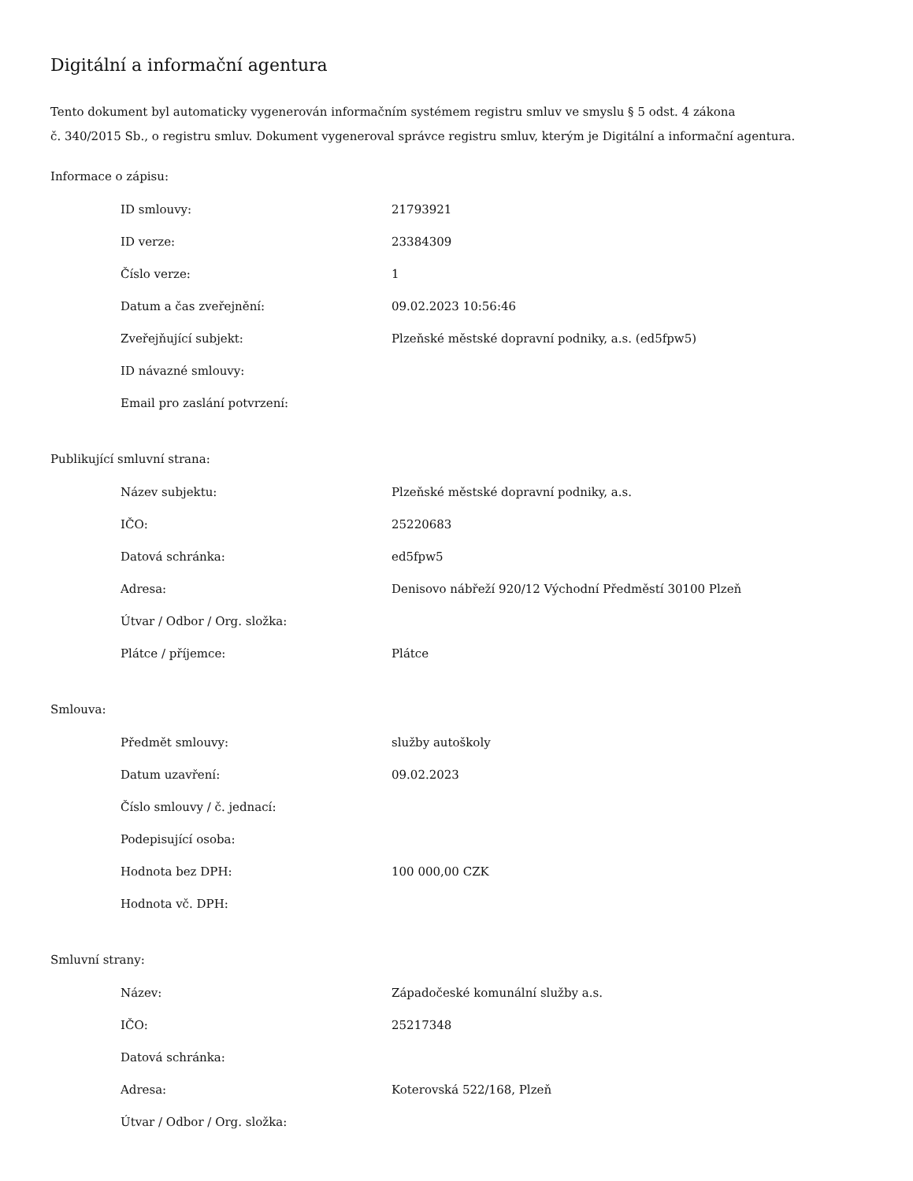Digitální a informační agentura
Tento dokument byl automaticky vygenerován informačním systémem registru smluv ve smyslu § 5 odst. 4 zákona
č. 340/2015 Sb., o registru smluv. Dokument vygeneroval správce registru smluv, kterým je Digitální a informační agentura.
Informace o zápisu:
| ID smlouvy: | 21793921 |
| ID verze: | 23384309 |
| Číslo verze: | 1 |
| Datum a čas zveřejnění: | 09.02.2023 10:56:46 |
| Zveřejňující subjekt: | Plzeňské městské dopravní podniky, a.s. (ed5fpw5) |
| ID návazné smlouvy: | |
| Email pro zaslání potvrzení: | |
Publikující smluvní strana:
| Název subjektu: | Plzeňské městské dopravní podniky, a.s. |
| IČO: | 25220683 |
| Datová schránka: | ed5fpw5 |
| Adresa: | Denisovo nábřeží 920/12 Východní Předměstí 30100 Plzeň |
| Útvar / Odbor / Org. složka: | |
| Plátce / příjemce: | Plátce |
Smlouva:
| Předmět smlouvy: | služby autoškoly |
| Datum uzavření: | 09.02.2023 |
| Číslo smlouvy / č. jednací: | |
| Podepisující osoba: | |
| Hodnota bez DPH: | 100 000,00 CZK |
| Hodnota vč. DPH: | |
Smluvní strany:
| Název: | Západočeské komunální služby a.s. |
| IČO: | 25217348 |
| Datová schránka: | |
| Adresa: | Koterovská 522/168, Plzeň |
| Útvar / Odbor / Org. složka: | |